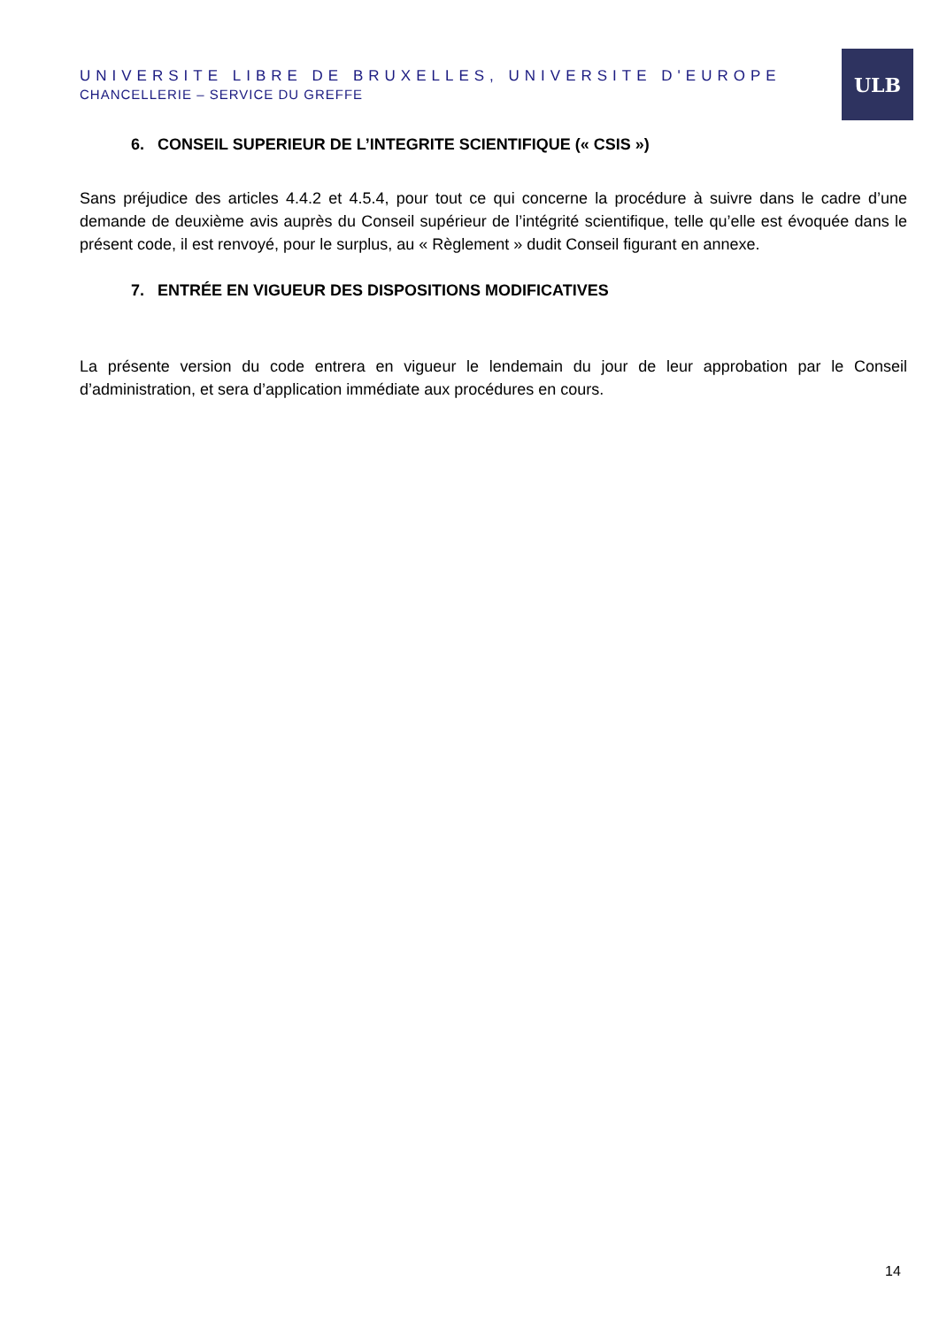UNIVERSITE LIBRE DE BRUXELLES, UNIVERSITE D'EUROPE
CHANCELLERIE – SERVICE DU GREFFE
ULB
6. CONSEIL SUPERIEUR DE L’INTEGRITE SCIENTIFIQUE (« CSIS »)
Sans préjudice des articles 4.4.2 et 4.5.4, pour tout ce qui concerne la procédure à suivre dans le cadre d’une demande de deuxième avis auprès du Conseil supérieur de l’intégrité scientifique, telle qu’elle est évoquée dans le présent code, il est renvoyé, pour le surplus, au « Règlement » dudit Conseil figurant en annexe.
7. ENTRÉE EN VIGUEUR DES DISPOSITIONS MODIFICATIVES
La présente version du code entrera en vigueur le lendemain du jour de leur approbation par le Conseil d’administration, et sera d’application immédiate aux procédures en cours.
14